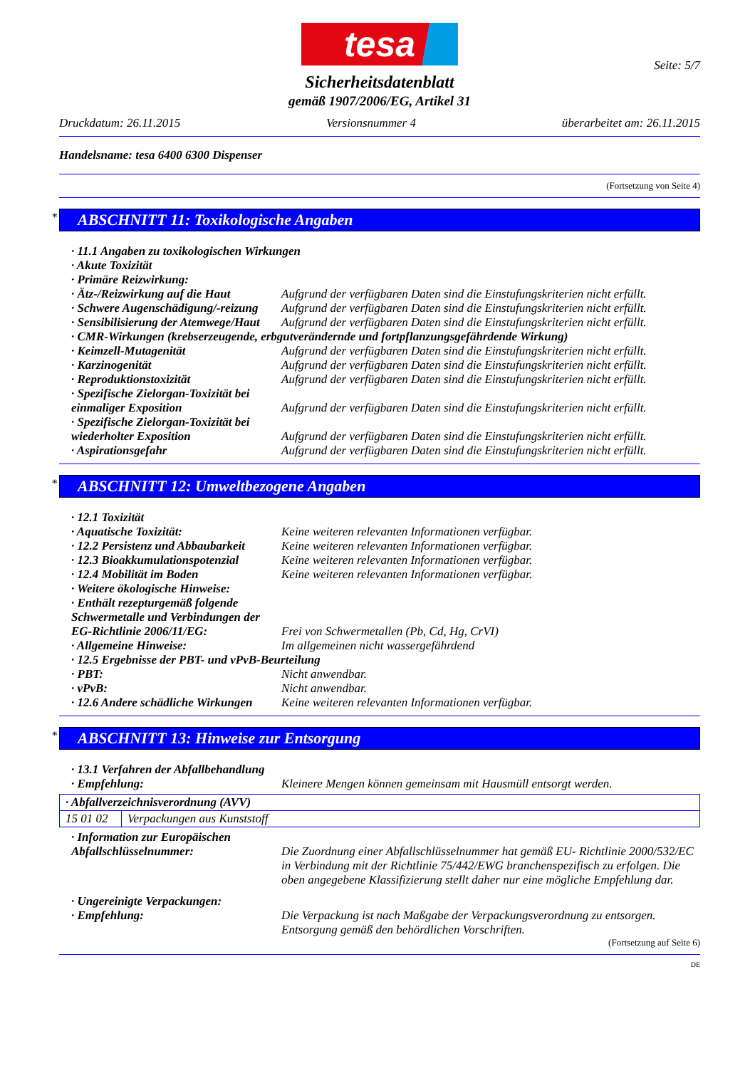tesa
Seite: 5/7
Sicherheitsdatenblatt
gemäß 1907/2006/EG, Artikel 31
Druckdatum: 26.11.2015 Versionsnummer 4 überarbeitet am: 26.11.2015
Handelsname: tesa 6400 6300 Dispenser
(Fortsetzung von Seite 4)
* ABSCHNITT 11: Toxikologische Angaben
· 11.1 Angaben zu toxikologischen Wirkungen
· Akute Toxizität
· Primäre Reizwirkung:
· Ätz-/Reizwirkung auf die Haut Aufgrund der verfügbaren Daten sind die Einstufungskriterien nicht erfüllt.
· Schwere Augenschädigung/-reizung Aufgrund der verfügbaren Daten sind die Einstufungskriterien nicht erfüllt.
· Sensibilisierung der Atemwege/Haut Aufgrund der verfügbaren Daten sind die Einstufungskriterien nicht erfüllt.
· CMR-Wirkungen (krebserzeugende, erbgutverändernde und fortpflanzungsgefährdende Wirkung)
· Keimzell-Mutagenität Aufgrund der verfügbaren Daten sind die Einstufungskriterien nicht erfüllt.
· Karzinogenität Aufgrund der verfügbaren Daten sind die Einstufungskriterien nicht erfüllt.
· Reproduktionstoxizität Aufgrund der verfügbaren Daten sind die Einstufungskriterien nicht erfüllt.
· Spezifische Zielorgan-Toxizität bei einmaliger Exposition
Aufgrund der verfügbaren Daten sind die Einstufungskriterien nicht erfüllt.
· Spezifische Zielorgan-Toxizität bei wiederholter Exposition
Aufgrund der verfügbaren Daten sind die Einstufungskriterien nicht erfüllt.
· Aspirationsgefahr Aufgrund der verfügbaren Daten sind die Einstufungskriterien nicht erfüllt.
* ABSCHNITT 12: Umweltbezogene Angaben
· 12.1 Toxizität
· Aquatische Toxizität: Keine weiteren relevanten Informationen verfügbar.
· 12.2 Persistenz und Abbaubarkeit Keine weiteren relevanten Informationen verfügbar.
· 12.3 Bioakkumulationspotenzial Keine weiteren relevanten Informationen verfügbar.
· 12.4 Mobilität im Boden Keine weiteren relevanten Informationen verfügbar.
· Weitere ökologische Hinweise:
· Enthält rezepturgemäß folgende Schwermetalle und Verbindungen der EG-Richtlinie 2006/11/EG:
Frei von Schwermetallen (Pb, Cd, Hg, CrVI)
· Allgemeine Hinweise: Im allgemeinen nicht wassergefährdend
· 12.5 Ergebnisse der PBT- und vPvB-Beurteilung
· PBT: Nicht anwendbar.
· vPvB: Nicht anwendbar.
· 12.6 Andere schädliche Wirkungen Keine weiteren relevanten Informationen verfügbar.
* ABSCHNITT 13: Hinweise zur Entsorgung
· 13.1 Verfahren der Abfallbehandlung
· Empfehlung: Kleinere Mengen können gemeinsam mit Hausmüll entsorgt werden.
| · Abfallverzeichnisverordnung (AVV) | |
| 15 01 02 | Verpackungen aus Kunststoff |
· Information zur Europäischen Abfallschlüsselnummer:
Die Zuordnung einer Abfallschlüsselnummer hat gemäß EU- Richtlinie 2000/532/EC in Verbindung mit der Richtlinie 75/442/EWG branchenspezifisch zu erfolgen. Die oben angegebene Klassifizierung stellt daher nur eine mögliche Empfehlung dar.
· Ungereinigte Verpackungen:
· Empfehlung: Die Verpackung ist nach Maßgabe der Verpackungsverordnung zu entsorgen.
Entsorgung gemäß den behördlichen Vorschriften.
(Fortsetzung auf Seite 6)
DE